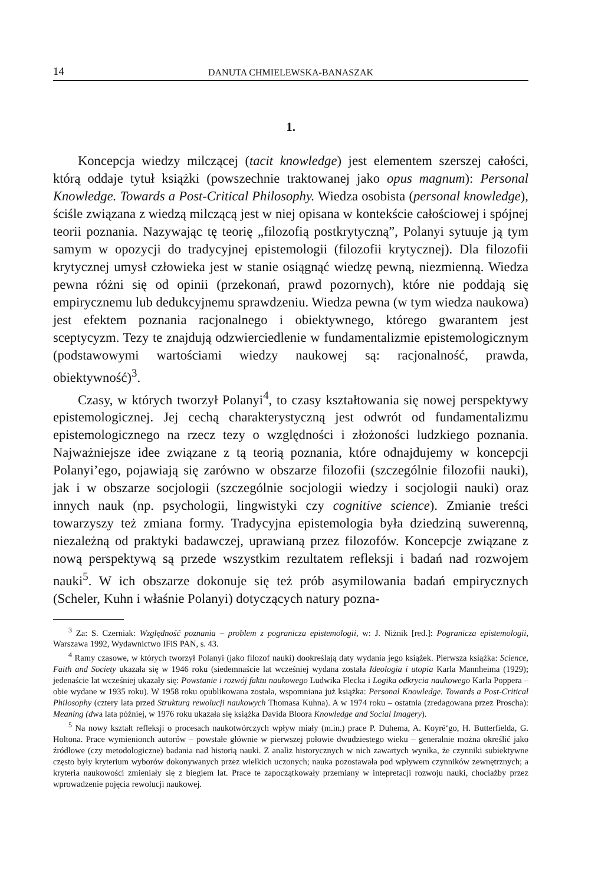14 DANUTA CHMIELEWSKA-BANASZAK
1.
Koncepcja wiedzy milczącej (tacit knowledge) jest elementem szerszej całości, którą oddaje tytuł książki (powszechnie traktowanej jako opus magnum): Personal Knowledge. Towards a Post-Critical Philosophy. Wiedza osobista (personal knowledge), ściśle związana z wiedzą milczącą jest w niej opisana w kontekście całościowej i spójnej teorii poznania. Nazywając tę teorię „filozofią postkrytyczną”, Polanyi sytuuje ją tym samym w opozycji do tradycyjnej epistemologii (filozofii krytycznej). Dla filozofii krytycznej umysł człowieka jest w stanie osiągnąć wiedzę pewną, niezmienną. Wiedza pewna różni się od opinii (przekonań, prawd pozornych), które nie poddają się empirycznemu lub dedukcyjnemu sprawdzeniu. Wiedza pewna (w tym wiedza naukowa) jest efektem poznania racjonalnego i obiektywnego, którego gwarantem jest sceptycyzm. Tezy te znajdują odzwierciedlenie w fundamentalizmie epistemologicznym (podstawowymi wartościami wiedzy naukowej są: racjonalność, prawda, obiektywność)<sup>3</sup>.
Czasy, w których tworzył Polanyi<sup>4</sup>, to czasy kształtowania się nowej perspektywy epistemologicznej. Jej cechą charakterystyczną jest odwrót od fundamentalizmu epistemologicznego na rzecz tezy o względności i złożoności ludzkiego poznania. Najważniejsze idee związane z tą teorią poznania, które odnajdujemy w koncepcji Polanyi’ego, pojawiają się zarówno w obszarze filozofii (szczególnie filozofii nauki), jak i w obszarze socjologii (szczególnie socjologii wiedzy i socjologii nauki) oraz innych nauk (np. psychologii, lingwistyki czy cognitive science). Zmianie treści towarzyszy też zmiana formy. Tradycyjna epistemologia była dziedziną suwerenną, niezależną od praktyki badawczej, uprawianą przez filozofów. Koncepcje związane z nową perspektywą są przede wszystkim rezultatem refleksji i badań nad rozwojem nauki<sup>5</sup>. W ich obszarze dokonuje się też prób asymilowania badań empirycznych (Scheler, Kuhn i właśnie Polanyi) dotyczących natury pozna-
<sup>3</sup> Za: S. Czerniak: Względność poznania – problem z pogranicza epistemologii, w: J. Niżnik [red.]: Pogranicza epistemologii, Warszawa 1992, Wydawnictwo IFiS PAN, s. 43.
<sup>4</sup> Ramy czasowe, w których tworzył Polanyi (jako filozof nauki) dookreślają daty wydania jego książek. Pierwsza książka: Science, Faith and Society ukazała się w 1946 roku (siedemnaście lat wcześniej wydana została Ideologia i utopia Karla Mannheima (1929); jedenaście lat wcześniej ukazały się: Powstanie i rozwój faktu naukowego Ludwika Flecka i Logika odkrycia naukowego Karla Poppera – obie wydane w 1935 roku). W 1958 roku opublikowana została, wspomniana już książka: Personal Knowledge. Towards a Post-Critical Philosophy (cztery lata przed Strukturą rewolucji naukowych Thomasa Kuhna). A w 1974 roku – ostatnia (zredagowana przez Proscha): Meaning (dwa lata później, w 1976 roku ukazała się książka Davida Bloora Knowledge and Social Imagery).
<sup>5</sup> Na nowy kształt refleksji o procesach naukotwórczych wpływ miały (m.in.) prace P. Duhema, A. Koyré‘go, H. Butterfielda, G. Holtona. Prace wymienionch autorów – powstałe głównie w pierwszej połowie dwudziestego wieku – generalnie można określić jako źródłowe (czy metodologiczne) badania nad historią nauki. Z analiz historycznych w nich zawartych wynika, że czynniki subiektywne często były kryterium wyborów dokonywanych przez wielkich uczonych; nauka pozostawała pod wpływem czynników zewnętrznych; a kryteria naukowości zmieniały się z biegiem lat. Prace te zapoczątkowały przemiany w intepretacji rozwoju nauki, chociażby przez wprowadzenie pojęcia rewolucji naukowej.